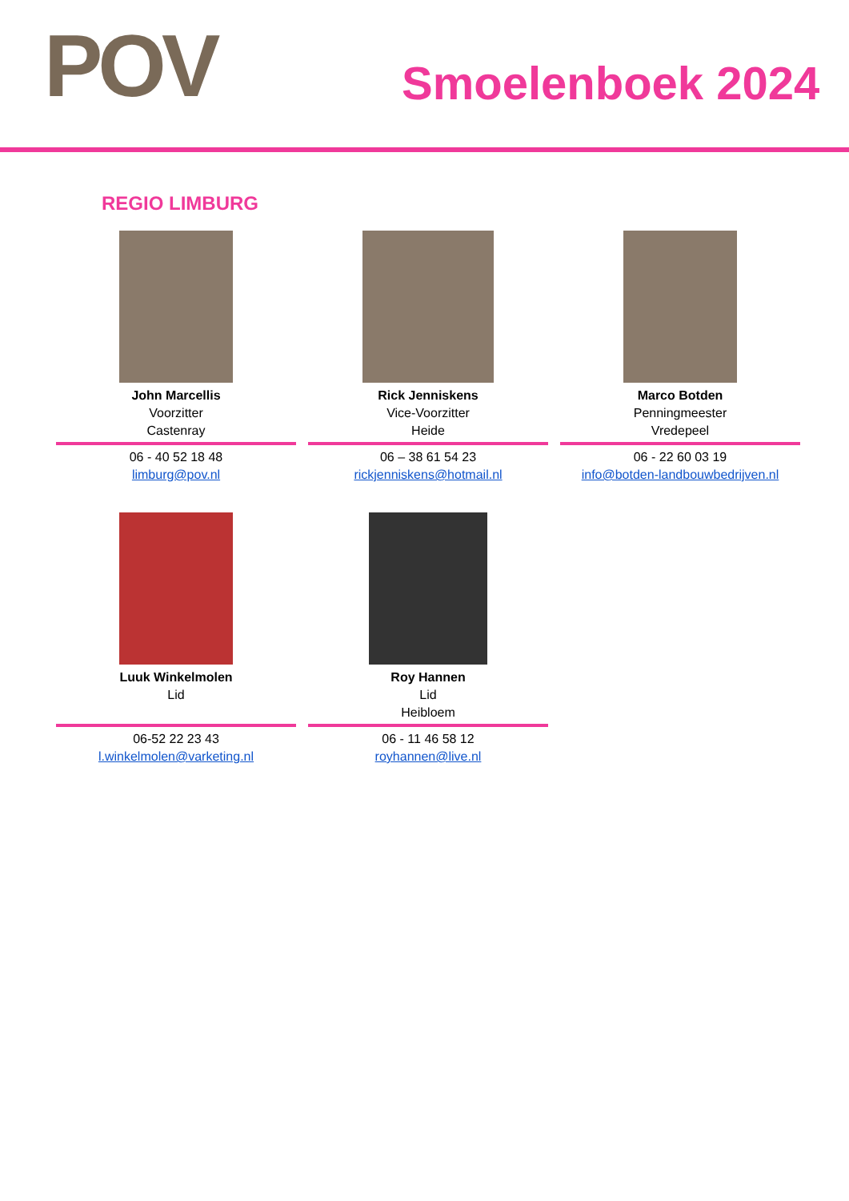POV Smoelenboek 2024
REGIO LIMBURG
John Marcellis
Voorzitter
Castenray
06 - 40 52 18 48
limburg@pov.nl
Rick Jenniskens
Vice-Voorzitter
Heide
06 – 38 61 54 23
rickjenniskens@hotmail.nl
Marco Botden
Penningmeester
Vredepeel
06 - 22 60 03 19
info@botden-landbouwbedrijven.nl
Luuk Winkelmolen
Lid
06-52 22 23 43
l.winkelmolen@varketing.nl
Roy Hannen
Lid
Heibloem
06 - 11 46 58 12
royhannen@live.nl